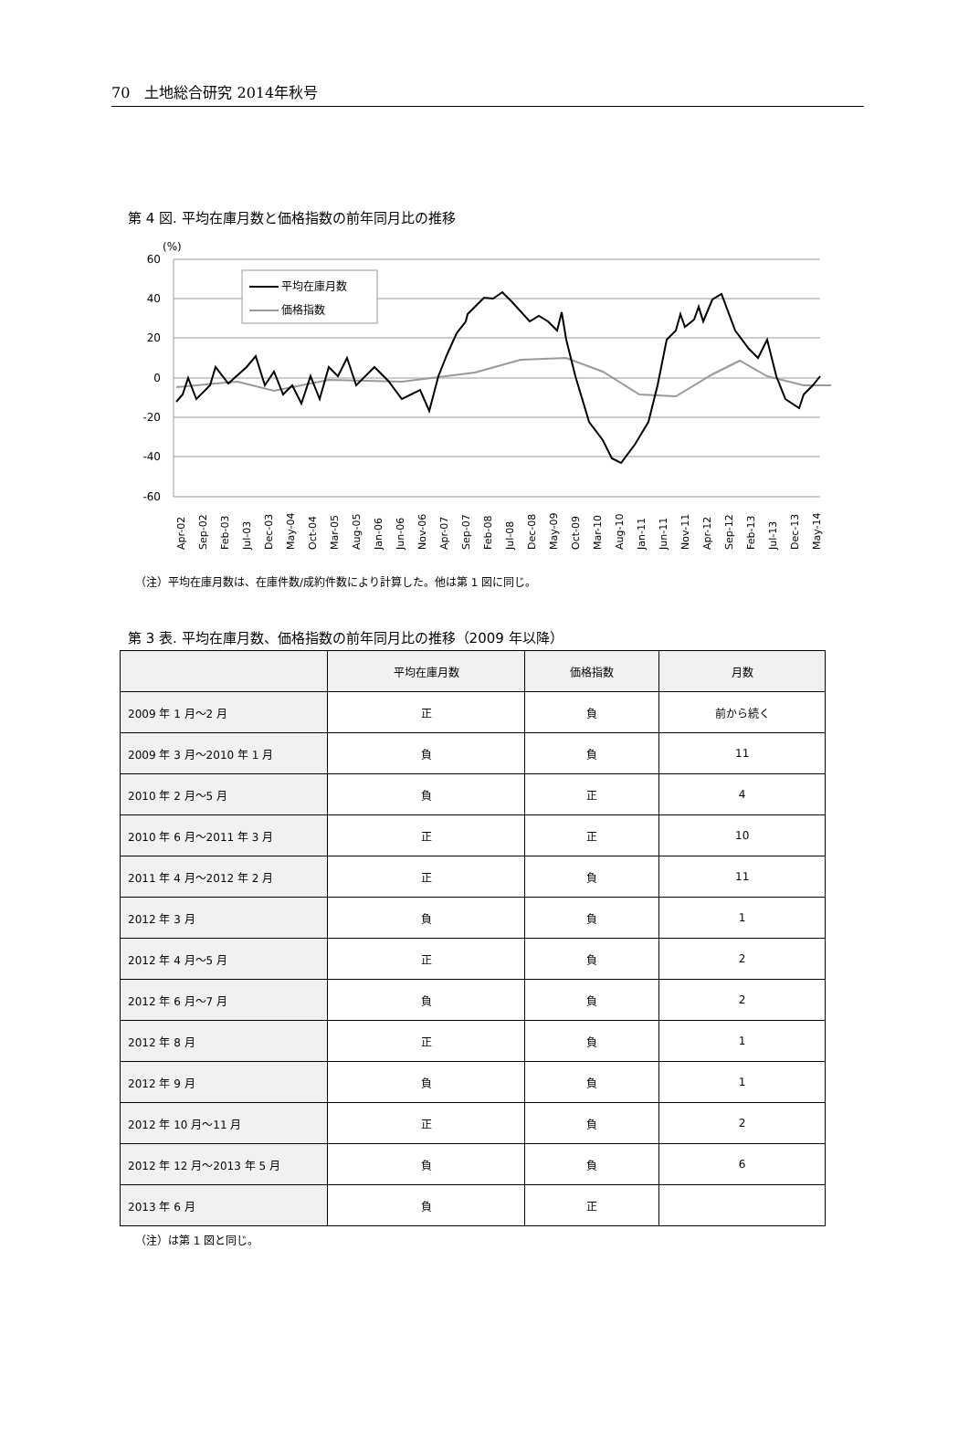70　土地総合研究 2014年秋号
第 4 図. 平均在庫月数と価格指数の前年同月比の推移
(%)
60
40
20
0
-20
-40
-60
平均在庫月数
価格指数
Apr-02
Sep-02
Feb-03
Jul-03
Dec-03
May-04
Oct-04
Mar-05
Aug-05
Jan-06
Jun-06
Nov-06
Apr-07
Sep-07
Feb-08
Jul-08
Dec-08
May-09
Oct-09
Mar-10
Aug-10
Jan-11
Jun-11
Nov-11
Apr-12
Sep-12
Feb-13
Jul-13
Dec-13
May-14
（注）平均在庫月数は、在庫件数/成約件数により計算した。他は第 1 図に同じ。
第 3 表. 平均在庫月数、価格指数の前年同月比の推移（2009 年以降）
| | 平均在庫月数 | 価格指数 | 月数 |
| --- | --- | --- | --- |
| 2009 年 1 月～2 月 | 正 | 負 | 前から続く |
| 2009 年 3 月～2010 年 1 月 | 負 | 負 | 11 |
| 2010 年 2 月～5 月 | 負 | 正 | 4 |
| 2010 年 6 月～2011 年 3 月 | 正 | 正 | 10 |
| 2011 年 4 月～2012 年 2 月 | 正 | 負 | 11 |
| 2012 年 3 月 | 負 | 負 | 1 |
| 2012 年 4 月～5 月 | 正 | 負 | 2 |
| 2012 年 6 月～7 月 | 負 | 負 | 2 |
| 2012 年 8 月 | 正 | 負 | 1 |
| 2012 年 9 月 | 負 | 負 | 1 |
| 2012 年 10 月～11 月 | 正 | 負 | 2 |
| 2012 年 12 月～2013 年 5 月 | 負 | 負 | 6 |
| 2013 年 6 月 | 負 | 正 | |
（注）は第 1 図と同じ。